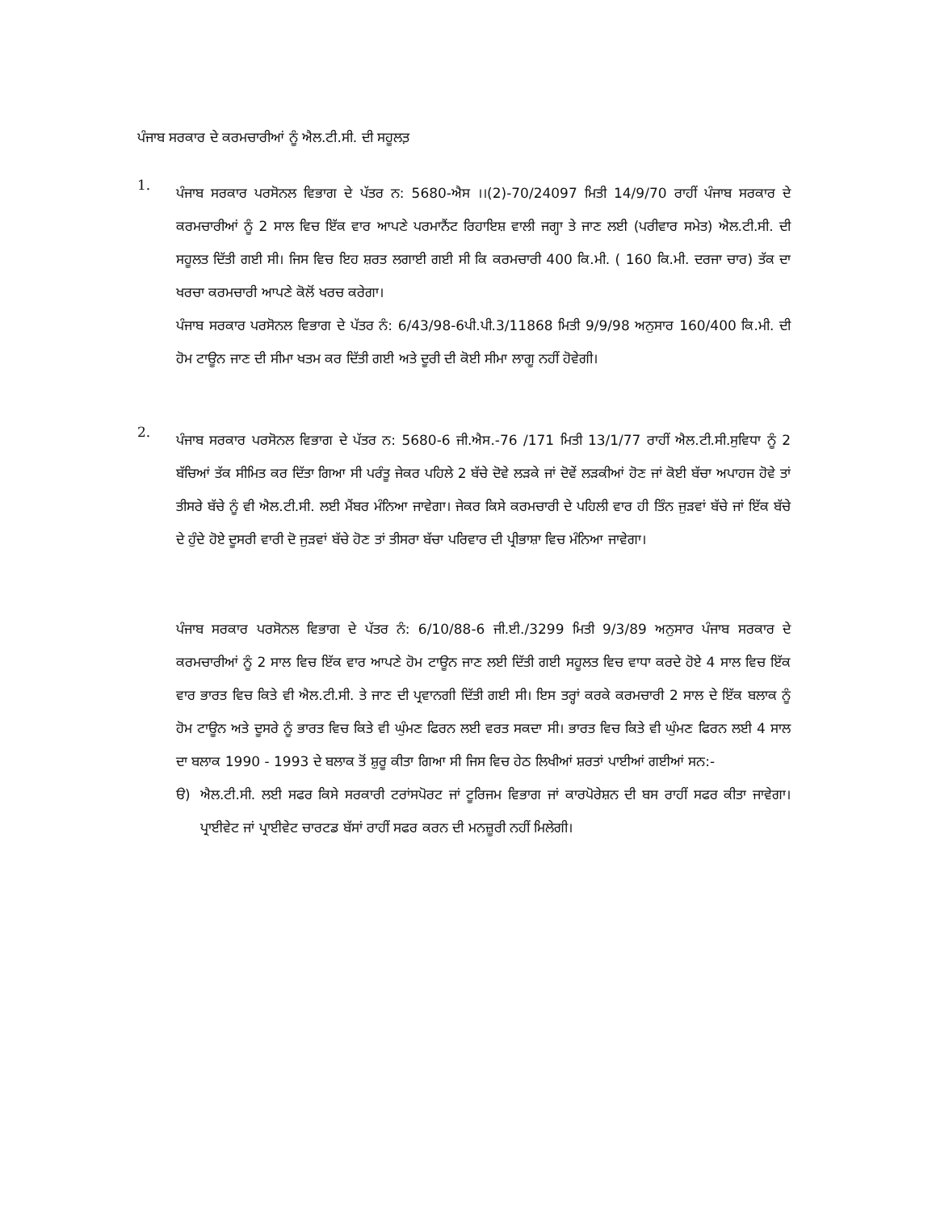ਪੰਜਾਬ ਸਰਕਾਰ ਦੇ ਕਰਮਚਾਰੀਆਂ ਨੂੰ ਐਲ.ਟੀ.ਸੀ. ਦੀ ਸਹੂਲਤ਼
1.
ਪੰਜਾਬ ਸਰਕਾਰ ਪਰਸੋਨਲ ਵਿਭਾਗ ਦੇ ਪੱਤਰ ਨ: 5680-ਐਸ ।।(2)-70/24097 ਮਿਤੀ 14/9/70 ਰਾਹੀਂ ਪੰਜਾਬ ਸਰਕਾਰ ਦੇ ਕਰਮਚਾਰੀਆਂ ਨੂੰ 2 ਸਾਲ ਵਿਚ ਇੱਕ ਵਾਰ ਆਪਣੇ ਪਰਮਾਨੈਂਟ ਰਿਹਾਇਸ਼ ਵਾਲੀ ਜਗ੍ਹਾ ਤੇ ਜਾਣ ਲਈ (ਪਰੀਵਾਰ ਸਮੇਤ) ਐਲ.ਟੀ.ਸੀ. ਦੀ ਸਹੂਲਤ ਦਿੱਤੀ ਗਈ ਸੀ। ਜਿਸ ਵਿਚ ਇਹ ਸ਼ਰਤ ਲਗਾਈ ਗਈ ਸੀ ਕਿ ਕਰਮਚਾਰੀ 400 ਕਿ.ਮੀ. ( 160 ਕਿ.ਮੀ. ਦਰਜਾ ਚਾਰ) ਤੱਕ ਦਾ ਖਰਚਾ ਕਰਮਚਾਰੀ ਆਪਣੇ ਕੋਲੋਂ ਖਰਚ ਕਰੇਗਾ।
ਪੰਜਾਬ ਸਰਕਾਰ ਪਰਸੋਨਲ ਵਿਭਾਗ ਦੇ ਪੱਤਰ ਨੰ: 6/43/98-6ਪੀ.ਪੀ.3/11868 ਮਿਤੀ 9/9/98 ਅਨੁਸਾਰ 160/400 ਕਿ.ਮੀ. ਦੀ ਹੋਮ ਟਾਊਨ ਜਾਣ ਦੀ ਸੀਮਾ ਖਤਮ ਕਰ ਦਿੱਤੀ ਗਈ ਅਤੇ ਦੂਰੀ ਦੀ ਕੋਈ ਸੀਮਾ ਲਾਗੂ ਨਹੀਂ ਹੋਵੇਗੀ।
2.
ਪੰਜਾਬ ਸਰਕਾਰ ਪਰਸੋਨਲ ਵਿਭਾਗ ਦੇ ਪੱਤਰ ਨ: 5680-6 ਜੀ.ਐਸ.-76 /171 ਮਿਤੀ 13/1/77 ਰਾਹੀਂ ਐਲ.ਟੀ.ਸੀ.ਸੁਵਿਧਾ ਨੂੰ 2 ਬੱਚਿਆਂ ਤੱਕ ਸੀਮਿਤ ਕਰ ਦਿੱਤਾ ਗਿਆ ਸੀ ਪਰੰਤੂ ਜੇਕਰ ਪਹਿਲੇ 2 ਬੱਚੇ ਦੋਵੇ ਲੜਕੇ ਜਾਂ ਦੋਵੇਂ ਲੜਕੀਆਂ ਹੋਣ ਜਾਂ ਕੋਈ ਬੱਚਾ ਅਪਾਹਜ ਹੋਵੇ ਤਾਂ ਤੀਸਰੇ ਬੱਚੇ ਨੂੰ ਵੀ ਐਲ.ਟੀ.ਸੀ. ਲਈ ਮੈਂਬਰ ਮੰਨਿਆ ਜਾਵੇਗਾ। ਜੇਕਰ ਕਿਸੇ ਕਰਮਚਾਰੀ ਦੇ ਪਹਿਲੀ ਵਾਰ ਹੀ ਤਿੰਨ ਜੁੜਵਾਂ ਬੱਚੇ ਜਾਂ ਇੱਕ ਬੱਚੇ ਦੇ ਹੁੰਦੇ ਹੋਏ ਦੂਸਰੀ ਵਾਰੀ ਦੋ ਜੁੜਵਾਂ ਬੱਚੇ ਹੋਣ ਤਾਂ ਤੀਸਰਾ ਬੱਚਾ ਪਰਿਵਾਰ ਦੀ ਪ੍ਰੀਭਾਸ਼ਾ ਵਿਚ ਮੰਨਿਆ ਜਾਵੇਗਾ।
ਪੰਜਾਬ ਸਰਕਾਰ ਪਰਸੋਨਲ ਵਿਭਾਗ ਦੇ ਪੱਤਰ ਨੰ: 6/10/88-6 ਜੀ.ਈ./3299 ਮਿਤੀ 9/3/89 ਅਨੁਸਾਰ ਪੰਜਾਬ ਸਰਕਾਰ ਦੇ ਕਰਮਚਾਰੀਆਂ ਨੂੰ 2 ਸਾਲ ਵਿਚ ਇੱਕ ਵਾਰ ਆਪਣੇ ਹੋਮ ਟਾਊਨ ਜਾਣ ਲਈ ਦਿੱਤੀ ਗਈ ਸਹੂਲਤ ਵਿਚ ਵਾਧਾ ਕਰਦੇ ਹੋਏ 4 ਸਾਲ ਵਿਚ ਇੱਕ ਵਾਰ ਭਾਰਤ ਵਿਚ ਕਿਤੇ ਵੀ ਐਲ.ਟੀ.ਸੀ. ਤੇ ਜਾਣ ਦੀ ਪ੍ਰਵਾਨਗੀ ਦਿੱਤੀ ਗਈ ਸੀ। ਇਸ ਤਰ੍ਹਾਂ ਕਰਕੇ ਕਰਮਚਾਰੀ 2 ਸਾਲ ਦੇ ਇੱਕ ਬਲਾਕ ਨੂੰ ਹੋਮ ਟਾਊਨ ਅਤੇ ਦੂਸਰੇ ਨੂੰ ਭਾਰਤ ਵਿਚ ਕਿਤੇ ਵੀ ਘੁੰਮਣ ਫਿਰਨ ਲਈ ਵਰਤ ਸਕਦਾ ਸੀ। ਭਾਰਤ ਵਿਚ ਕਿਤੇ ਵੀ ਘੁੰਮਣ ਫਿਰਨ ਲਈ 4 ਸਾਲ ਦਾ ਬਲਾਕ 1990 - 1993 ਦੇ ਬਲਾਕ ਤੋਂ ਸ਼ੁਰੂ ਕੀਤਾ ਗਿਆ ਸੀ ਜਿਸ ਵਿਚ ਹੇਠ ਲਿਖੀਆਂ ਸ਼ਰਤਾਂ ਪਾਈਆਂ ਗਈਆਂ ਸਨ:-
ੳ) ਐਲ.ਟੀ.ਸੀ. ਲਈ ਸਫਰ ਕਿਸੇ ਸਰਕਾਰੀ ਟਰਾਂਸਪੋਰਟ ਜਾਂ ਟੂਰਿਜਮ ਵਿਭਾਗ ਜਾਂ ਕਾਰਪੋਰੇਸ਼ਨ ਦੀ ਬਸ ਰਾਹੀਂ ਸਫਰ ਕੀਤਾ ਜਾਵੇਗਾ। ਪ੍ਰਾਈਵੇਟ ਜਾਂ ਪ੍ਰਾਈਵੇਟ ਚਾਰਟਡ ਬੱਸਾਂ ਰਾਹੀਂ ਸਫਰ ਕਰਨ ਦੀ ਮਨਜ਼ੂਰੀ ਨਹੀਂ ਮਿਲੇਗੀ।